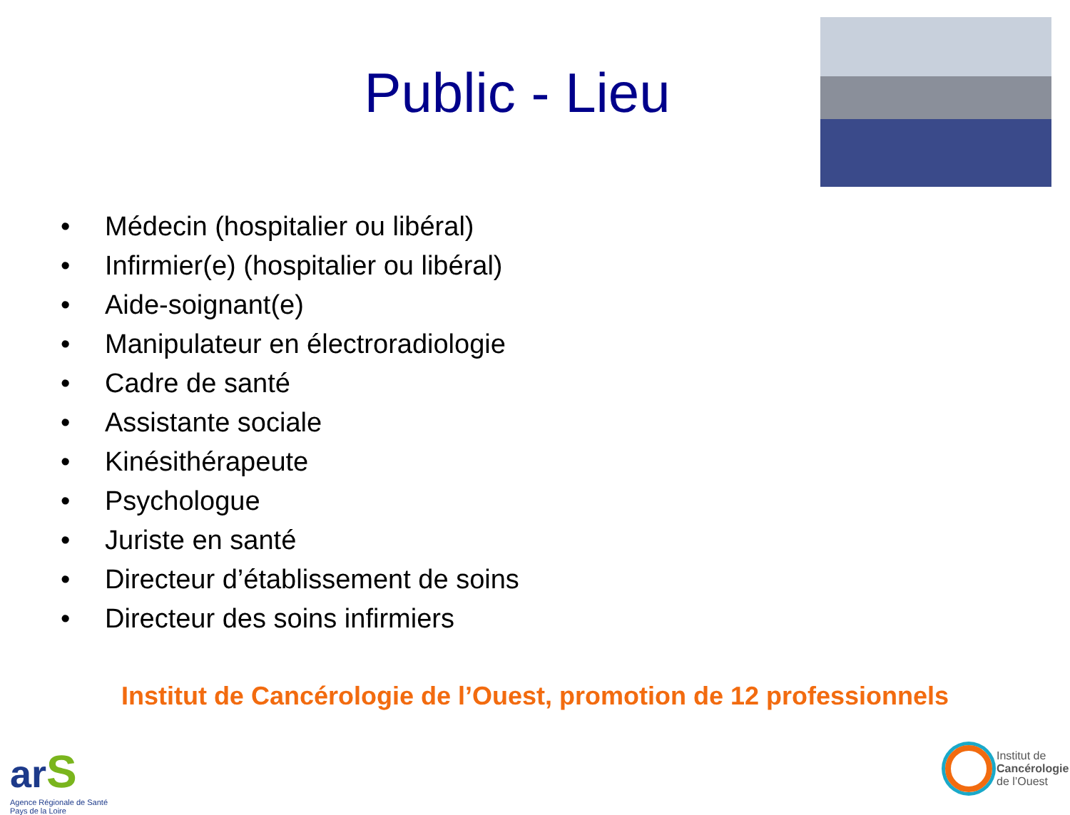Public - Lieu
• Médecin (hospitalier ou libéral)
• Infirmier(e) (hospitalier ou libéral)
• Aide-soignant(e)
• Manipulateur en électroradiologie
• Cadre de santé
• Assistante sociale
• Kinésithérapeute
• Psychologue
• Juriste en santé
• Directeur d’établissement de soins
• Directeur des soins infirmiers
Institut de Cancérologie de l’Ouest, promotion de 12 professionnels
ar S
Agence Régionale de Santé
Pays de la Loire
Institut de
Cancérologie
de l’Ouest